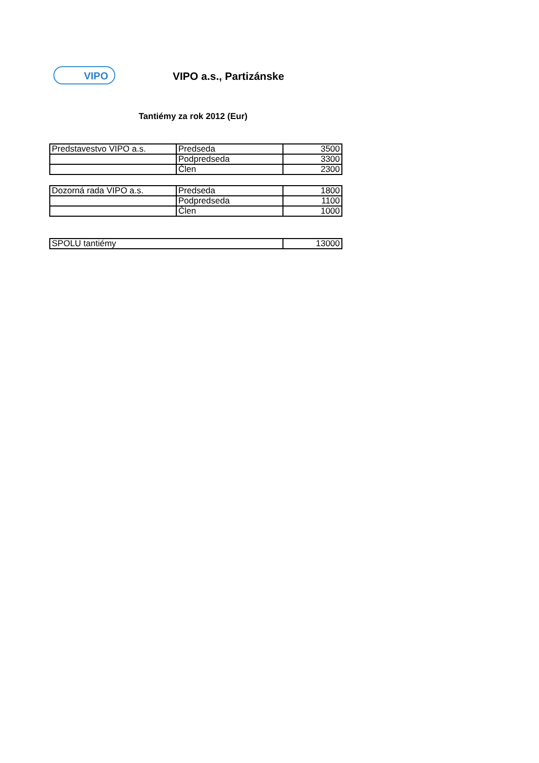VIPO
VIPO a.s., Partizánske
Tantiémy za rok 2012 (Eur)
| Predstavestvo VIPO a.s. | Predseda | 3500 |
| | Podpredseda | 3300 |
| | Člen | 2300 |
| Dozorná rada VIPO a.s. | Predseda | 1800 |
| | Podpredseda | 1100 |
| | Člen | 1000 |
| SPOLU tantiémy | 13000 |